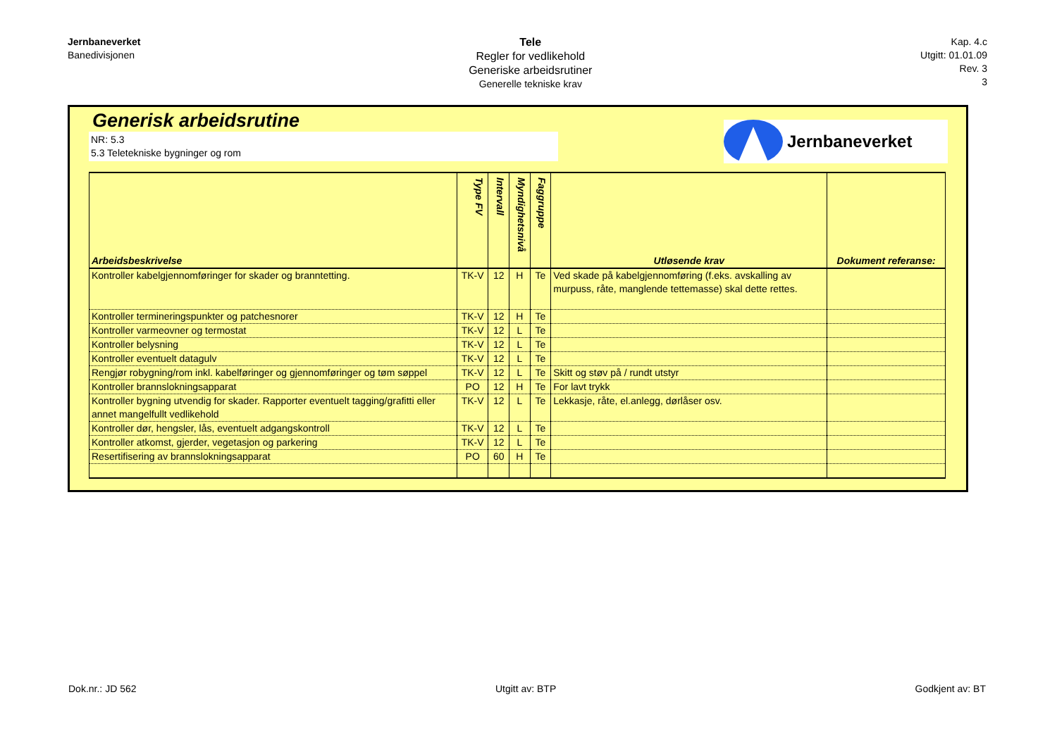Jernbaneverket
Banedivisjonen
Tele
Regler for vedlikehold
Generiske arbeidsrutiner
Generelle tekniske krav
Kap. 4.c
Utgitt: 01.01.09
Rev. 3
3
Generisk arbeidsrutine
NR: 5.3
5.3 Teletekniske bygninger og rom
Jernbaneverket
| Arbeidsbeskrivelse | Type FV | Intervall | Myndighetsnivå | Faggruppe | Utløsende krav | Dokument referanse: |
| --- | --- | --- | --- | --- | --- | --- |
| Kontroller kabelgjennomføringer for skader og branntetting. | TK-V | 12 | H | Te | Ved skade på kabelgjennomføring (f.eks. avskalling av murpuss, råte, manglende tettemasse) skal dette rettes. | |
| Kontroller termineringspunkter og patchesnorer | TK-V | 12 | H | Te | | |
| Kontroller varmeovner og termostat | TK-V | 12 | L | Te | | |
| Kontroller belysning | TK-V | 12 | L | Te | | |
| Kontroller eventuelt datagulv | TK-V | 12 | L | Te | | |
| Rengjør robygning/rom inkl. kabelføringer og gjennomføringer og tøm søppel | TK-V | 12 | L | Te | Skitt og støv på / rundt utstyr | |
| Kontroller brannslokningsapparat | PO | 12 | H | Te | For lavt trykk | |
| Kontroller bygning utvendig for skader. Rapporter eventuelt tagging/grafitti eller annet mangelfullt vedlikehold | TK-V | 12 | L | Te | Lekkasje, råte, el.anlegg, dørlåser osv. | |
| Kontroller dør, hengsler, lås, eventuelt adgangskontroll | TK-V | 12 | L | Te | | |
| Kontroller atkomst, gjerder, vegetasjon og parkering | TK-V | 12 | L | Te | | |
| Resertifisering av brannslokningsapparat | PO | 60 | H | Te | | |
Dok.nr.: JD 562 Utgitt av: BTP Godkjent av: BT